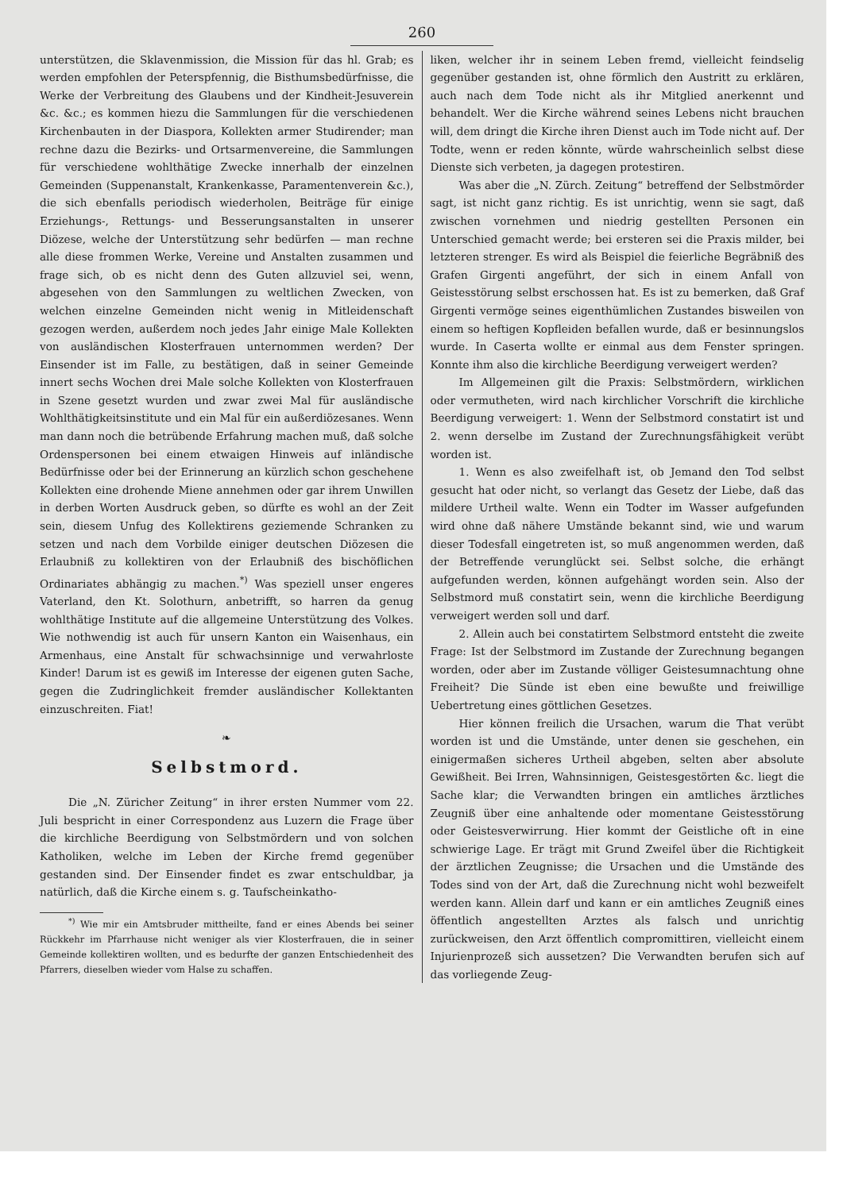260
unterstützen, die Sklavenmission, die Mission für das hl. Grab; es werden empfohlen der Peterspfennig, die Bisthumsbedürfnisse, die Werke der Verbreitung des Glaubens und der Kindheit-Jesuverein &c. &c.; es kommen hiezu die Sammlungen für die verschiedenen Kirchenbauten in der Diaspora, Kollekten armer Studirender; man rechne dazu die Bezirks- und Ortsarmenvereine, die Sammlungen für verschiedene wohlthätige Zwecke innerhalb der einzelnen Gemeinden (Suppenanstalt, Krankenkasse, Paramentenverein &c.), die sich ebenfalls periodisch wiederholen, Beiträge für einige Erziehungs-, Rettungs- und Besserungsanstalten in unserer Diözese, welche der Unterstützung sehr bedürfen — man rechne alle diese frommen Werke, Vereine und Anstalten zusammen und frage sich, ob es nicht denn des Guten allzuviel sei, wenn, abgesehen von den Sammlungen zu weltlichen Zwecken, von welchen einzelne Gemeinden nicht wenig in Mitleidenschaft gezogen werden, außerdem noch jedes Jahr einige Male Kollekten von ausländischen Klosterfrauen unternommen werden? Der Einsender ist im Falle, zu bestätigen, daß in seiner Gemeinde innert sechs Wochen drei Male solche Kollekten von Klosterfrauen in Szene gesetzt wurden und zwar zwei Mal für ausländische Wohlthätigkeitsinstitute und ein Mal für ein außerdiözesanes. Wenn man dann noch die betrübende Erfahrung machen muß, daß solche Ordenspersonen bei einem etwaigen Hinweis auf inländische Bedürfnisse oder bei der Erinnerung an kürzlich schon geschehene Kollekten eine drohende Miene annehmen oder gar ihrem Unwillen in derben Worten Ausdruck geben, so dürfte es wohl an der Zeit sein, diesem Unfug des Kollektirens geziemende Schranken zu setzen und nach dem Vorbilde einiger deutschen Diözesen die Erlaubniß zu kollektiren von der Erlaubniß des bischöflichen Ordinariates abhängig zu machen.<sup>*)</sup> Was speziell unser engeres Vaterland, den Kt. Solothurn, anbetrifft, so harren da genug wohlthätige Institute auf die allgemeine Unterstützung des Volkes. Wie nothwendig ist auch für unsern Kanton ein Waisenhaus, ein Armenhaus, eine Anstalt für schwachsinnige und verwahrloste Kinder! Darum ist es gewiß im Interesse der eigenen guten Sache, gegen die Zudringlichkeit fremder ausländischer Kollektanten einzuschreiten. Fiat!
❧
Selbstmord.
Die „N. Züricher Zeitung“ in ihrer ersten Nummer vom 22. Juli bespricht in einer Correspondenz aus Luzern die Frage über die kirchliche Beerdigung von Selbstmördern und von solchen Katholiken, welche im Leben der Kirche fremd gegenüber gestanden sind. Der Einsender findet es zwar entschuldbar, ja natürlich, daß die Kirche einem s. g. Taufscheinkatho-
<sup>*)</sup> Wie mir ein Amtsbruder mittheilte, fand er eines Abends bei seiner Rückkehr im Pfarrhause nicht weniger als vier Klosterfrauen, die in seiner Gemeinde kollektiren wollten, und es bedurfte der ganzen Entschiedenheit des Pfarrers, dieselben wieder vom Halse zu schaffen.
liken, welcher ihr in seinem Leben fremd, vielleicht feindselig gegenüber gestanden ist, ohne förmlich den Austritt zu erklären, auch nach dem Tode nicht als ihr Mitglied anerkennt und behandelt. Wer die Kirche während seines Lebens nicht brauchen will, dem dringt die Kirche ihren Dienst auch im Tode nicht auf. Der Todte, wenn er reden könnte, würde wahrscheinlich selbst diese Dienste sich verbeten, ja dagegen protestiren.
Was aber die „N. Zürch. Zeitung“ betreffend der Selbstmörder sagt, ist nicht ganz richtig. Es ist unrichtig, wenn sie sagt, daß zwischen vornehmen und niedrig gestellten Personen ein Unterschied gemacht werde; bei ersteren sei die Praxis milder, bei letzteren strenger. Es wird als Beispiel die feierliche Begräbniß des Grafen Girgenti angeführt, der sich in einem Anfall von Geistesstörung selbst erschossen hat. Es ist zu bemerken, daß Graf Girgenti vermöge seines eigenthümlichen Zustandes bisweilen von einem so heftigen Kopfleiden befallen wurde, daß er besinnungslos wurde. In Caserta wollte er einmal aus dem Fenster springen. Konnte ihm also die kirchliche Beerdigung verweigert werden?
Im Allgemeinen gilt die Praxis: Selbstmördern, wirklichen oder vermutheten, wird nach kirchlicher Vorschrift die kirchliche Beerdigung verweigert: 1. Wenn der Selbstmord constatirt ist und 2. wenn derselbe im Zustand der Zurechnungsfähigkeit verübt worden ist.
1. Wenn es also zweifelhaft ist, ob Jemand den Tod selbst gesucht hat oder nicht, so verlangt das Gesetz der Liebe, daß das mildere Urtheil walte. Wenn ein Todter im Wasser aufgefunden wird ohne daß nähere Umstände bekannt sind, wie und warum dieser Todesfall eingetreten ist, so muß angenommen werden, daß der Betreffende verunglückt sei. Selbst solche, die erhängt aufgefunden werden, können aufgehängt worden sein. Also der Selbstmord muß constatirt sein, wenn die kirchliche Beerdigung verweigert werden soll und darf.
2. Allein auch bei constatirtem Selbstmord entsteht die zweite Frage: Ist der Selbstmord im Zustande der Zurechnung begangen worden, oder aber im Zustande völliger Geistesumnachtung ohne Freiheit? Die Sünde ist eben eine bewußte und freiwillige Uebertretung eines göttlichen Gesetzes.
Hier können freilich die Ursachen, warum die That verübt worden ist und die Umstände, unter denen sie geschehen, ein einigermaßen sicheres Urtheil abgeben, selten aber absolute Gewißheit. Bei Irren, Wahnsinnigen, Geistesgestörten &c. liegt die Sache klar; die Verwandten bringen ein amtliches ärztliches Zeugniß über eine anhaltende oder momentane Geistesstörung oder Geistesverwirrung. Hier kommt der Geistliche oft in eine schwierige Lage. Er trägt mit Grund Zweifel über die Richtigkeit der ärztlichen Zeugnisse; die Ursachen und die Umstände des Todes sind von der Art, daß die Zurechnung nicht wohl bezweifelt werden kann. Allein darf und kann er ein amtliches Zeugniß eines öffentlich angestellten Arztes als falsch und unrichtig zurückweisen, den Arzt öffentlich compromittiren, vielleicht einem Injurienprozeß sich aussetzen? Die Verwandten berufen sich auf das vorliegende Zeug-